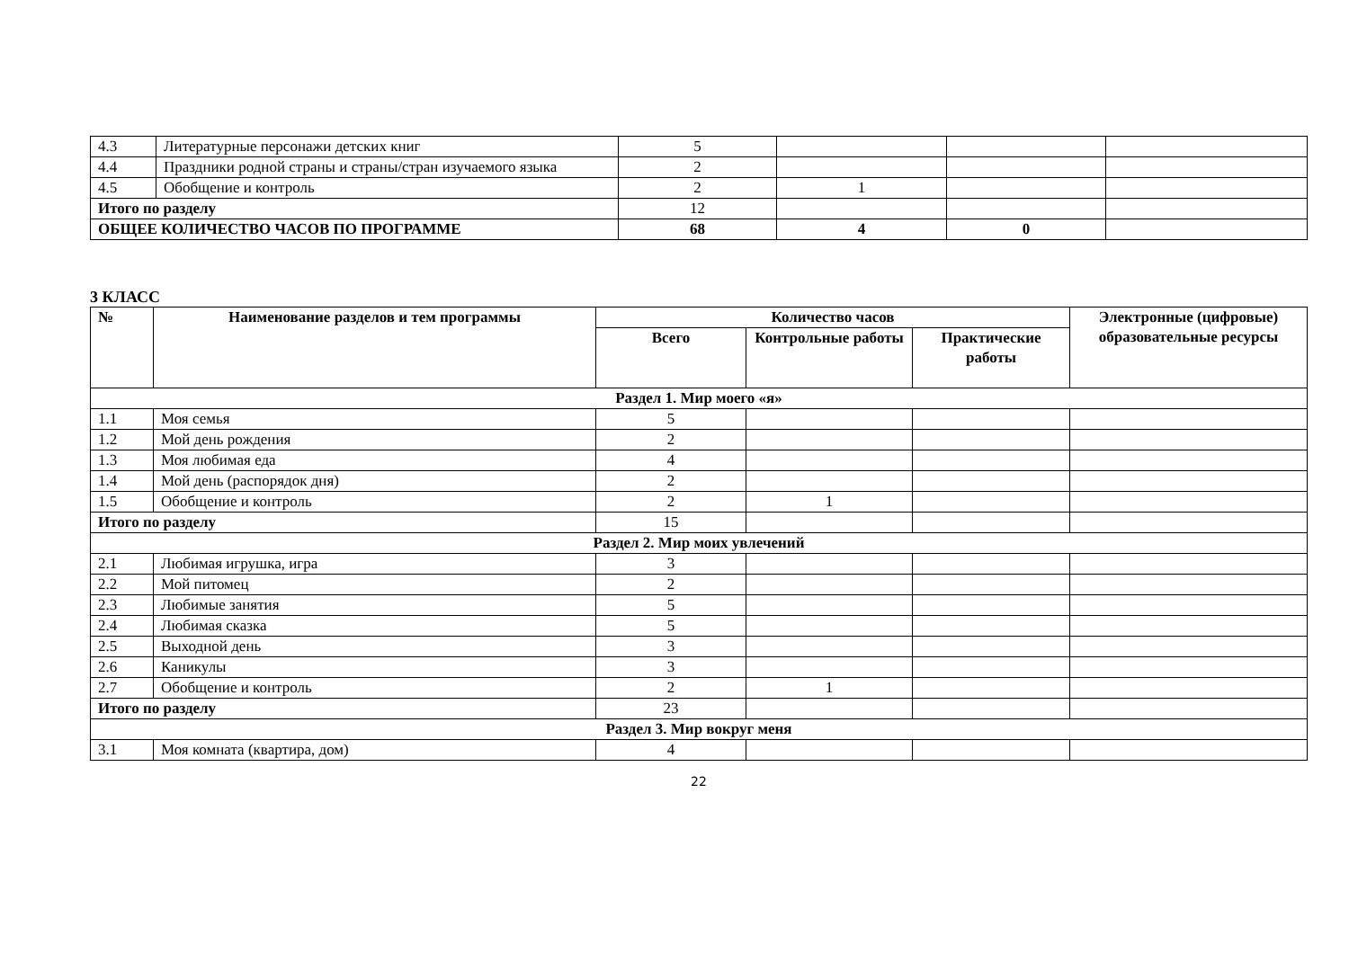| 4.3 | Литературные персонажи детских книг | 5 | | | |
| 4.4 | Праздники родной страны и страны/стран изучаемого языка | 2 | | | |
| 4.5 | Обобщение и контроль | 2 | 1 | | |
| Итого по разделу | | 12 | | | |
| ОБЩЕЕ КОЛИЧЕСТВО ЧАСОВ ПО ПРОГРАММЕ | | 68 | 4 | 0 | |
3 КЛАСС
| № | Наименование разделов и тем программы | Количество часов | | | Электронные (цифровые) образовательные ресурсы |
| --- | --- | --- | --- | --- | --- |
| | | Всего | Контрольные работы | Практические работы | |
| Раздел 1. Мир моего «я» | | | | | |
| 1.1 | Моя семья | 5 | | | |
| 1.2 | Мой день рождения | 2 | | | |
| 1.3 | Моя любимая еда | 4 | | | |
| 1.4 | Мой день (распорядок дня) | 2 | | | |
| 1.5 | Обобщение и контроль | 2 | 1 | | |
| Итого по разделу | | 15 | | | |
| Раздел 2. Мир моих увлечений | | | | | |
| 2.1 | Любимая игрушка, игра | 3 | | | |
| 2.2 | Мой питомец | 2 | | | |
| 2.3 | Любимые занятия | 5 | | | |
| 2.4 | Любимая сказка | 5 | | | |
| 2.5 | Выходной день | 3 | | | |
| 2.6 | Каникулы | 3 | | | |
| 2.7 | Обобщение и контроль | 2 | 1 | | |
| Итого по разделу | | 23 | | | |
| Раздел 3. Мир вокруг меня | | | | | |
| 3.1 | Моя комната (квартира, дом) | 4 | | | |
22